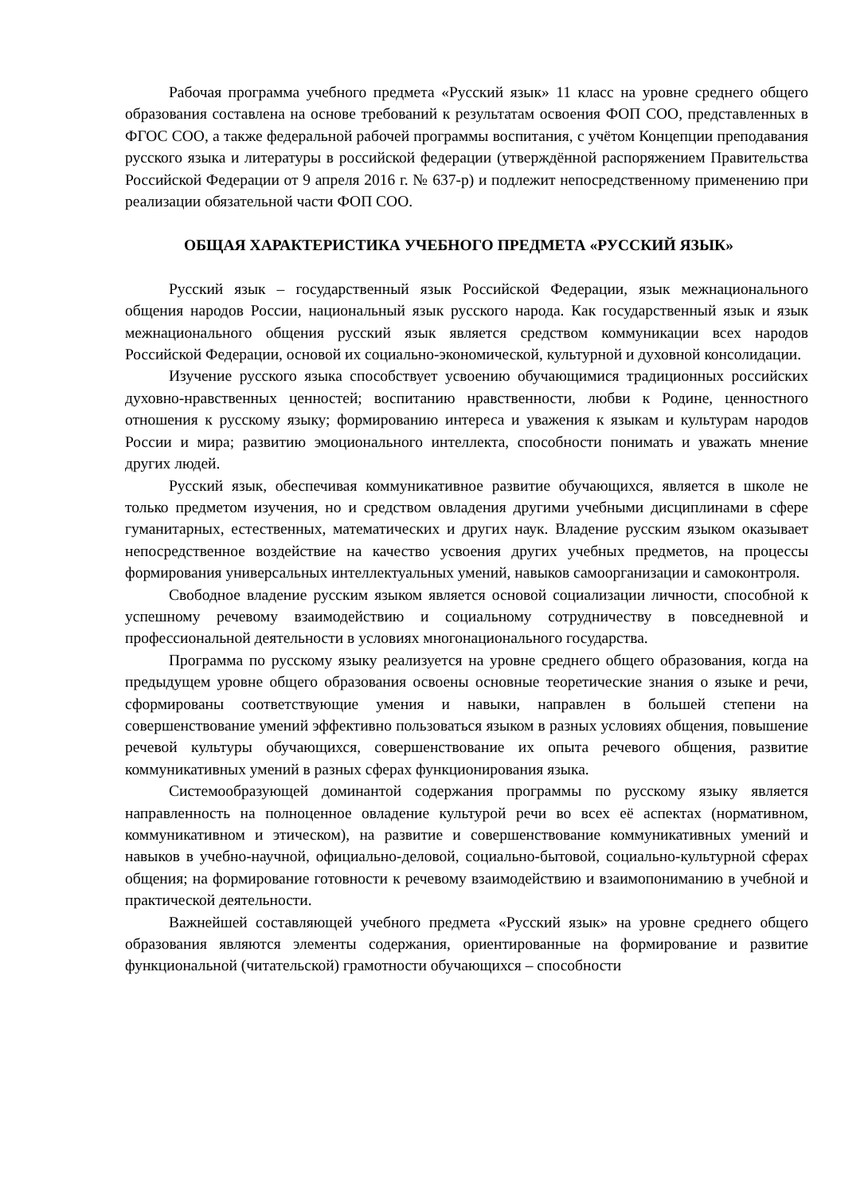Рабочая программа учебного предмета «Русский язык» 11 класс на уровне среднего общего образования составлена на основе требований к результатам освоения ФОП СОО, представленных в ФГОС СОО, а также федеральной рабочей программы воспитания, с учётом Концепции преподавания русского языка и литературы в российской федерации (утверждённой распоряжением Правительства Российской Федерации от 9 апреля 2016 г. № 637-р) и подлежит непосредственному применению при реализации обязательной части ФОП СОО.
ОБЩАЯ ХАРАКТЕРИСТИКА УЧЕБНОГО ПРЕДМЕТА «РУССКИЙ ЯЗЫК»
Русский язык – государственный язык Российской Федерации, язык межнационального общения народов России, национальный язык русского народа. Как государственный язык и язык межнационального общения русский язык является средством коммуникации всех народов Российской Федерации, основой их социально-экономической, культурной и духовной консолидации.
Изучение русского языка способствует усвоению обучающимися традиционных российских духовно-нравственных ценностей; воспитанию нравственности, любви к Родине, ценностного отношения к русскому языку; формированию интереса и уважения к языкам и культурам народов России и мира; развитию эмоционального интеллекта, способности понимать и уважать мнение других людей.
Русский язык, обеспечивая коммуникативное развитие обучающихся, является в школе не только предметом изучения, но и средством овладения другими учебными дисциплинами в сфере гуманитарных, естественных, математических и других наук. Владение русским языком оказывает непосредственное воздействие на качество усвоения других учебных предметов, на процессы формирования универсальных интеллектуальных умений, навыков самоорганизации и самоконтроля.
Свободное владение русским языком является основой социализации личности, способной к успешному речевому взаимодействию и социальному сотрудничеству в повседневной и профессиональной деятельности в условиях многонационального государства.
Программа по русскому языку реализуется на уровне среднего общего образования, когда на предыдущем уровне общего образования освоены основные теоретические знания о языке и речи, сформированы соответствующие умения и навыки, направлен в большей степени на совершенствование умений эффективно пользоваться языком в разных условиях общения, повышение речевой культуры обучающихся, совершенствование их опыта речевого общения, развитие коммуникативных умений в разных сферах функционирования языка.
Системообразующей доминантой содержания программы по русскому языку является направленность на полноценное овладение культурой речи во всех её аспектах (нормативном, коммуникативном и этическом), на развитие и совершенствование коммуникативных умений и навыков в учебно-научной, официально-деловой, социально-бытовой, социально-культурной сферах общения; на формирование готовности к речевому взаимодействию и взаимопониманию в учебной и практической деятельности.
Важнейшей составляющей учебного предмета «Русский язык» на уровне среднего общего образования являются элементы содержания, ориентированные на формирование и развитие функциональной (читательской) грамотности обучающихся – способности